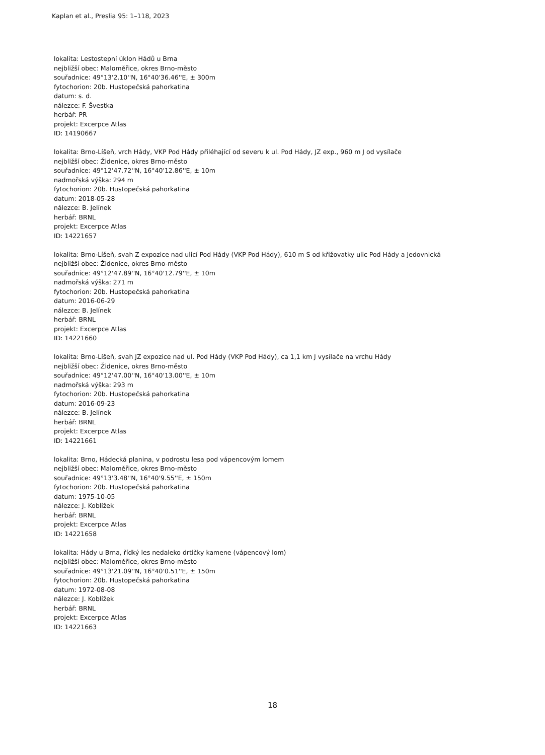Kaplan et al., Preslia 95: 1–118, 2023
lokalita: Lestostepní úklon Hádů u Brna
nejbližší obec: Maloměřice, okres Brno-město
souřadnice: 49°13'2.10''N, 16°40'36.46''E, ± 300m
fytochorion: 20b. Hustopečská pahorkatina
datum: s. d.
nálezce: F. Švestka
herbář: PR
projekt: Excerpce Atlas
ID: 14190667
lokalita: Brno-Líšeň, vrch Hády, VKP Pod Hády přiléhající od severu k ul. Pod Hády, JZ exp., 960 m J od vysílače
nejbližší obec: Židenice, okres Brno-město
souřadnice: 49°12'47.72''N, 16°40'12.86''E, ± 10m
nadmořská výška: 294 m
fytochorion: 20b. Hustopečská pahorkatina
datum: 2018-05-28
nálezce: B. Jelínek
herbář: BRNL
projekt: Excerpce Atlas
ID: 14221657
lokalita: Brno-Líšeň, svah Z expozice nad ulicí Pod Hády (VKP Pod Hády), 610 m S od křižovatky ulic Pod Hády a Jedovnická
nejbližší obec: Židenice, okres Brno-město
souřadnice: 49°12'47.89''N, 16°40'12.79''E, ± 10m
nadmořská výška: 271 m
fytochorion: 20b. Hustopečská pahorkatina
datum: 2016-06-29
nálezce: B. Jelínek
herbář: BRNL
projekt: Excerpce Atlas
ID: 14221660
lokalita: Brno-Líšeň, svah JZ expozice nad ul. Pod Hády (VKP Pod Hády), ca 1,1 km J vysílače na vrchu Hády
nejbližší obec: Židenice, okres Brno-město
souřadnice: 49°12'47.00''N, 16°40'13.00''E, ± 10m
nadmořská výška: 293 m
fytochorion: 20b. Hustopečská pahorkatina
datum: 2016-09-23
nálezce: B. Jelínek
herbář: BRNL
projekt: Excerpce Atlas
ID: 14221661
lokalita: Brno, Hádecká planina, v podrostu lesa pod vápencovým lomem
nejbližší obec: Maloměřice, okres Brno-město
souřadnice: 49°13'3.48''N, 16°40'9.55''E, ± 150m
fytochorion: 20b. Hustopečská pahorkatina
datum: 1975-10-05
nálezce: J. Koblížek
herbář: BRNL
projekt: Excerpce Atlas
ID: 14221658
lokalita: Hády u Brna, řídký les nedaleko drtičky kamene (vápencový lom)
nejbližší obec: Maloměřice, okres Brno-město
souřadnice: 49°13'21.09''N, 16°40'0.51''E, ± 150m
fytochorion: 20b. Hustopečská pahorkatina
datum: 1972-08-08
nálezce: J. Koblížek
herbář: BRNL
projekt: Excerpce Atlas
ID: 14221663
18